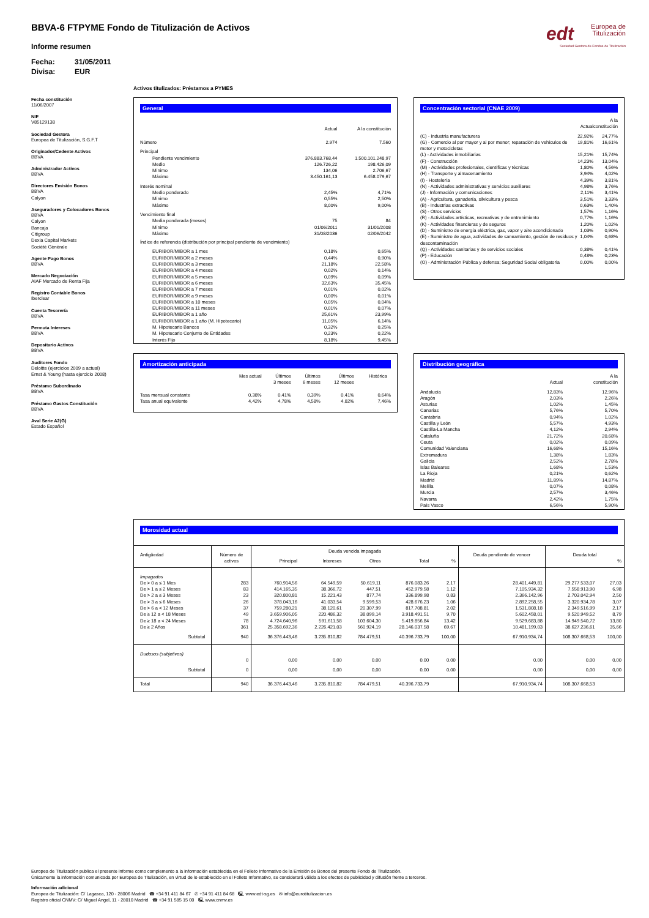edt
Europea de
Titulización
Sociedad Gestora de Fondos de Titulización
BBVA-6 FTPYME Fondo de Titulización de Activos
Informe resumen
Fecha: 31/05/2011
Divisa: EUR
Fecha constitución
11/06/2007
NIF
V85129138
Sociedad Gestora
Europea de Titulización, S.G.F.T
Originador/Cedente Activos
BBVA
Administrador Activos
BBVA
Directores Emisión Bonos
BBVA
Calyon
Aseguradores y Colocadores Bonos
BBVA
Calyon
Bancaja
Citigroup
Dexia Capital Markets
Sociètè Gènèrale
Agente Pago Bonos
BBVA
Mercado Negociación
AIAF Mercado de Renta Fija
Registro Contable Bonos
Iberclear
Cuenta Tesorería
BBVA
Permuta Intereses
BBVA
Depositario Activos
BBVA
Auditores Fondo
Deloitte (ejercicios 2009 a actual)
Ernst & Young (hasta ejercicio 2008)
Préstamo Subordinado
BBVA
Préstamo Gastos Constitución
BBVA
Aval Serie A2(G)
Estado Español
Activos titulizados: Préstamos a PYMES
General
| | Actual | A la constitución |
| Número | 2.974 | 7.560 |
| Principal | | |
| Pendiente vencimiento | 376.883.768,44 | 1.500.101.248,97 |
| Medio | 126.726,22 | 198.426,09 |
| Mínimo | 134,06 | 2.706,67 |
| Máximo | 3.450.161,13 | 6.458.079,67 |
| Interés nominal | | |
| Medio ponderado | 2,45% | 4,71% |
| Mínimo | 0,55% | 2,50% |
| Máximo | 8,00% | 9,00% |
| Vencimiento final | | |
| Media ponderada (meses) | 75 | 84 |
| Mínimo | 01/06/2011 | 31/01/2008 |
| Máximo | 31/08/2036 | 02/06/2042 |
| Índice de referencia (distribución por principal pendiente de vencimiento) | | |
| EURIBOR/MIBOR a 1 mes | 0,18% | 0,65% |
| EURIBOR/MIBOR a 2 meses | 0,44% | 0,90% |
| EURIBOR/MIBOR a 3 meses | 21,18% | 22,58% |
| EURIBOR/MIBOR a 4 meses | 0,02% | 0,14% |
| EURIBOR/MIBOR a 5 meses | 0,09% | 0,09% |
| EURIBOR/MIBOR a 6 meses | 32,63% | 35,45% |
| EURIBOR/MIBOR a 7 meses | 0,01% | 0,02% |
| EURIBOR/MIBOR a 9 meses | 0,00% | 0,01% |
| EURIBOR/MIBOR a 10 meses | 0,05% | 0,04% |
| EURIBOR/MIBOR a 11 meses | 0,01% | 0,07% |
| EURIBOR/MIBOR a 1 año | 25,61% | 23,99% |
| EURIBOR/MIBOR a 1 año (M. Hipotecario) | 11,05% | 6,14% |
| M. Hipotecario Bancos | 0,32% | 0,25% |
| M. Hipotecario Conjunto de Entidades | 0,23% | 0,22% |
| Interés Fijo | 8,18% | 9,45% |
Amortización anticipada
| | Mes actual | Últimos 3 meses | Últimos 6 meses | Últimos 12 meses | Histórica |
| Tasa mensual constante | 0,38% | 0,41% | 0,39% | 0,41% | 0,64% |
| Tasa anual equivalente | 4,42% | 4,78% | 4,58% | 4,82% | 7,46% |
Concentración sectorial (CNAE 2009)
| | Actual | A la constitución |
| (C) - Industria manufacturera | 22,92% | 24,77% |
| (G) - Comercio al por mayor y al por menor; reparación de vehículos de motor y motocicletas | 19,81% | 16,61% |
| (L) - Actividades inmobiliarias | 15,21% | 15,74% |
| (F) - Construcción | 14,23% | 13,04% |
| (M) - Actividades profesionales, científicas y técnicas | 1,80% | 4,56% |
| (H) - Transporte y almacenamiento | 3,94% | 4,02% |
| (I) - Hostelería | 4,39% | 3,81% |
| (N) - Actividades administrativas y servicios auxiliares | 4,98% | 3,76% |
| (J) - Información y comunicaciones | 2,11% | 3,41% |
| (A) - Agricultura, ganadería, silvicultura y pesca | 3,51% | 3,33% |
| (B) - Industrias extractivas | 0,63% | 1,40% |
| (S) - Otros servicios | 1,57% | 1,16% |
| (R) - Actividades artísticas, recreativas y de entrenimiento | 0,77% | 1,16% |
| (K) - Actividades financieras y de seguros | 1,20% | 1,02% |
| (D) - Suministro de energía eléctrica, gas, vapor y aire acondicionado | 1,03% | 0,90% |
| (E) - Suministro de agua, actividades de saneamiento, gestión de residuos y descontaminación | 1,04% | 0,68% |
| (Q) - Actividades sanitarias y de servicios sociales | 0,38% | 0,41% |
| (P) - Educación | 0,48% | 0,23% |
| (O) - Administración Pública y defensa; Seguridad Social obligatoria | 0,00% | 0,00% |
Distribución geográfica
| | Actual | A la constitución |
| Andalucía | 12,83% | 12,96% |
| Aragón | 2,03% | 2,26% |
| Asturias | 1,02% | 1,45% |
| Canarias | 5,76% | 5,70% |
| Cantabria | 0,94% | 1,02% |
| Castilla y León | 5,57% | 4,93% |
| Castilla-La Mancha | 4,12% | 2,94% |
| Cataluña | 21,72% | 20,68% |
| Ceuta | 0,02% | 0,09% |
| Comunidad Valenciana | 16,68% | 15,16% |
| Extremadura | 1,38% | 1,83% |
| Galicia | 2,52% | 2,78% |
| Islas Baleares | 1,68% | 1,53% |
| La Rioja | 0,21% | 0,62% |
| Madrid | 11,89% | 14,87% |
| Melilla | 0,07% | 0,08% |
| Murcia | 2,57% | 3,46% |
| Navarra | 2,42% | 1,75% |
| País Vasco | 6,56% | 5,90% |
Morosidad actual
| Antigüedad | Número de activos | Deuda vencida impagada | | | | | Deuda pendiente de vencer | Deuda total | |
| --- | --- | --- | --- | --- | --- | --- | --- | --- | --- |
| | | Principal | Intereses | Otros | Total | % | | | % |
| Impagados | | | | | | | | | |
| De > 0 a ≤ 1 Mes | 283 | 760.914,56 | 64.549,59 | 50.619,11 | 876.083,26 | 2,17 | 28.401.449,81 | 29.277.533,07 | 27,03 |
| De > 1 a ≤ 2 Meses | 83 | 414.165,35 | 38.366,72 | 447,51 | 452.979,58 | 1,12 | 7.105.934,32 | 7.558.913,90 | 6,98 |
| De > 2 a ≤ 3 Meses | 23 | 320.800,81 | 15.221,43 | 877,74 | 336.899,98 | 0,83 | 2.366.142,96 | 2.703.042,94 | 2,50 |
| De > 3 a ≤ 6 Meses | 26 | 378.043,16 | 41.033,54 | 9.599,53 | 428.676,23 | 1,06 | 2.892.258,55 | 3.320.934,78 | 3,07 |
| De > 6 a < 12 Meses | 37 | 759.280,21 | 38.120,61 | 20.307,99 | 817.708,81 | 2,02 | 1.531.808,18 | 2.349.516,99 | 2,17 |
| De ≥ 12 a < 18 Meses | 49 | 3.659.906,05 | 220.486,32 | 38.099,14 | 3.918.491,51 | 9,70 | 5.602.458,01 | 9.520.949,52 | 8,79 |
| De ≥ 18 a < 24 Meses | 78 | 4.724.640,96 | 591.611,58 | 103.604,30 | 5.419.856,84 | 13,42 | 9.529.683,88 | 14.949.540,72 | 13,80 |
| De ≥ 2 Años | 361 | 25.358.692,36 | 2.226.421,03 | 560.924,19 | 28.146.037,58 | 69,67 | 10.481.199,03 | 38.627.236,61 | 35,66 |
| Subtotal | 940 | 36.376.443,46 | 3.235.810,82 | 784.479,51 | 40.396.733,79 | 100,00 | 67.910.934,74 | 108.307.668,53 | 100,00 |
| Dudosos (subjetivos) | | | | | | | | | |
| | 0 | 0,00 | 0,00 | 0,00 | 0,00 | 0,00 | 0,00 | 0,00 | 0,00 |
| Subtotal | 0 | 0,00 | 0,00 | 0,00 | 0,00 | 0,00 | 0,00 | 0,00 | 0,00 |
| Total | 940 | 36.376.443,46 | 3.235.810,82 | 784.479,51 | 40.396.733,79 | | 67.910.934,74 | 108.307.668,53 | |
Europea de Titulización publica el presente informe como complemento a la información establecida en el Folleto Informativo de la Emisión de Bonos del presente Fondo de Titulización.
Únicamente la información comunicada por Europea de Titulización, en virtud de lo establecido en el Folleto Informativo, se considerará válida a los efectos de publicidad y difusión frente a terceros.
Información adicional
Europea de Titulización: C/ Lagasca, 120 - 28006 Madrid ☎ +34 91 411 84 67 ✆ +34 91 411 84 68 🖳 www.edt-sg.es ✉ info@eurotitulizacion.es
Registro oficial CNMV: C/ Miguel Angel, 11 - 28010 Madrid ☎ +34 91 585 15 00 🖳 www.cnmv.es